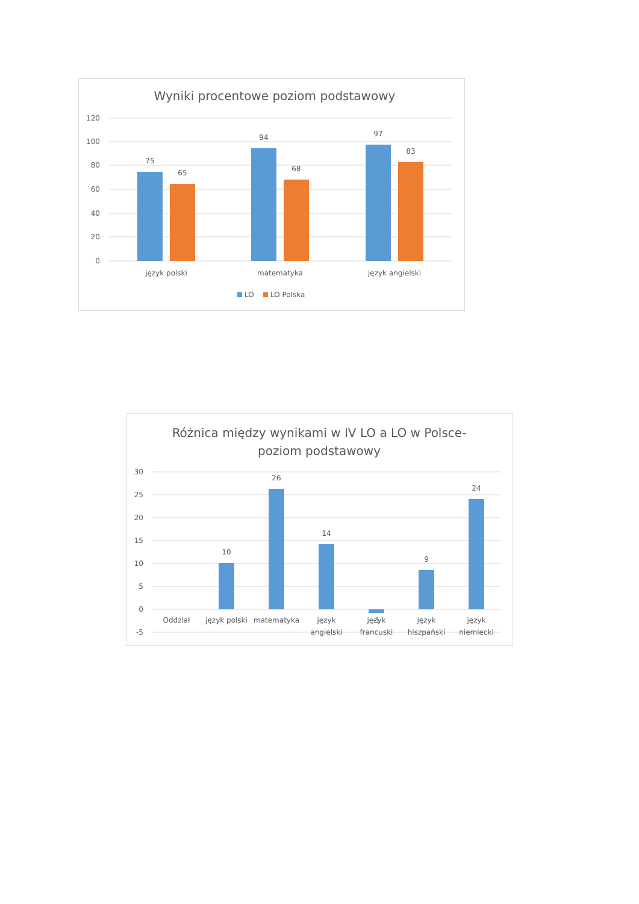Wyniki procentowe poziom podstawowy
120
100
80
60
40
20
0
75
65
94
68
97
83
język polski
matematyka
język angielski
LO
LO Polska
Różnica między wynikami w IV LO a LO w Polsce-
poziom podstawowy
30
25
20
15
10
5
0
-5
10
26
14
-1
9
24
Oddział
język polski
matematyka
język
angielski
język
francuski
język
hiszpański
język
niemiecki